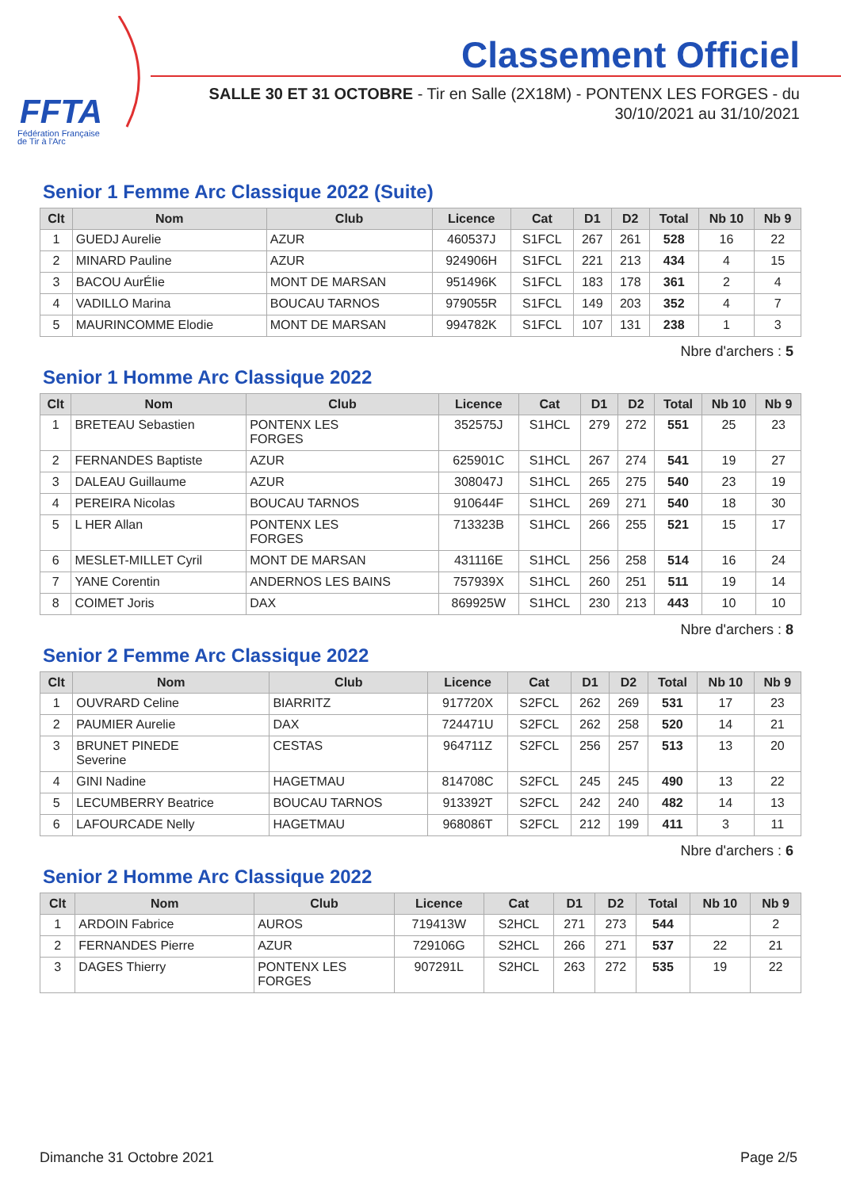FFTA
Fédération Française
de Tir à l'Arc
Classement Officiel
SALLE 30 ET 31 OCTOBRE - Tir en Salle (2X18M) - PONTENX LES FORGES - du
30/10/2021 au 31/10/2021
Senior 1 Femme Arc Classique 2022 (Suite)
| Clt | Nom | Club | Licence | Cat | D1 | D2 | Total | Nb 10 | Nb 9 |
| --- | --- | --- | --- | --- | --- | --- | --- | --- | --- |
| 1 | GUEDJ Aurelie | AZUR | 460537J | S1FCL | 267 | 261 | 528 | 16 | 22 |
| 2 | MINARD Pauline | AZUR | 924906H | S1FCL | 221 | 213 | 434 | 4 | 15 |
| 3 | BACOU AurÉlie | MONT DE MARSAN | 951496K | S1FCL | 183 | 178 | 361 | 2 | 4 |
| 4 | VADILLO Marina | BOUCAU TARNOS | 979055R | S1FCL | 149 | 203 | 352 | 4 | 7 |
| 5 | MAURINCOMME Elodie | MONT DE MARSAN | 994782K | S1FCL | 107 | 131 | 238 | 1 | 3 |
Nbre d'archers : 5
Senior 1 Homme Arc Classique 2022
| Clt | Nom | Club | Licence | Cat | D1 | D2 | Total | Nb 10 | Nb 9 |
| --- | --- | --- | --- | --- | --- | --- | --- | --- | --- |
| 1 | BRETEAU Sebastien | PONTENX LES FORGES | 352575J | S1HCL | 279 | 272 | 551 | 25 | 23 |
| 2 | FERNANDES Baptiste | AZUR | 625901C | S1HCL | 267 | 274 | 541 | 19 | 27 |
| 3 | DALEAU Guillaume | AZUR | 308047J | S1HCL | 265 | 275 | 540 | 23 | 19 |
| 4 | PEREIRA Nicolas | BOUCAU TARNOS | 910644F | S1HCL | 269 | 271 | 540 | 18 | 30 |
| 5 | L HER Allan | PONTENX LES FORGES | 713323B | S1HCL | 266 | 255 | 521 | 15 | 17 |
| 6 | MESLET-MILLET Cyril | MONT DE MARSAN | 431116E | S1HCL | 256 | 258 | 514 | 16 | 24 |
| 7 | YANE Corentin | ANDERNOS LES BAINS | 757939X | S1HCL | 260 | 251 | 511 | 19 | 14 |
| 8 | COIMET Joris | DAX | 869925W | S1HCL | 230 | 213 | 443 | 10 | 10 |
Nbre d'archers : 8
Senior 2 Femme Arc Classique 2022
| Clt | Nom | Club | Licence | Cat | D1 | D2 | Total | Nb 10 | Nb 9 |
| --- | --- | --- | --- | --- | --- | --- | --- | --- | --- |
| 1 | OUVRARD Celine | BIARRITZ | 917720X | S2FCL | 262 | 269 | 531 | 17 | 23 |
| 2 | PAUMIER Aurelie | DAX | 724471U | S2FCL | 262 | 258 | 520 | 14 | 21 |
| 3 | BRUNET PINEDE Severine | CESTAS | 964711Z | S2FCL | 256 | 257 | 513 | 13 | 20 |
| 4 | GINI Nadine | HAGETMAU | 814708C | S2FCL | 245 | 245 | 490 | 13 | 22 |
| 5 | LECUMBERRY Beatrice | BOUCAU TARNOS | 913392T | S2FCL | 242 | 240 | 482 | 14 | 13 |
| 6 | LAFOURCADE Nelly | HAGETMAU | 968086T | S2FCL | 212 | 199 | 411 | 3 | 11 |
Nbre d'archers : 6
Senior 2 Homme Arc Classique 2022
| Clt | Nom | Club | Licence | Cat | D1 | D2 | Total | Nb 10 | Nb 9 |
| --- | --- | --- | --- | --- | --- | --- | --- | --- | --- |
| 1 | ARDOIN Fabrice | AUROS | 719413W | S2HCL | 271 | 273 | 544 | | 2 |
| 2 | FERNANDES Pierre | AZUR | 729106G | S2HCL | 266 | 271 | 537 | 22 | 21 |
| 3 | DAGES Thierry | PONTENX LES FORGES | 907291L | S2HCL | 263 | 272 | 535 | 19 | 22 |
Dimanche 31 Octobre 2021 Page 2/5